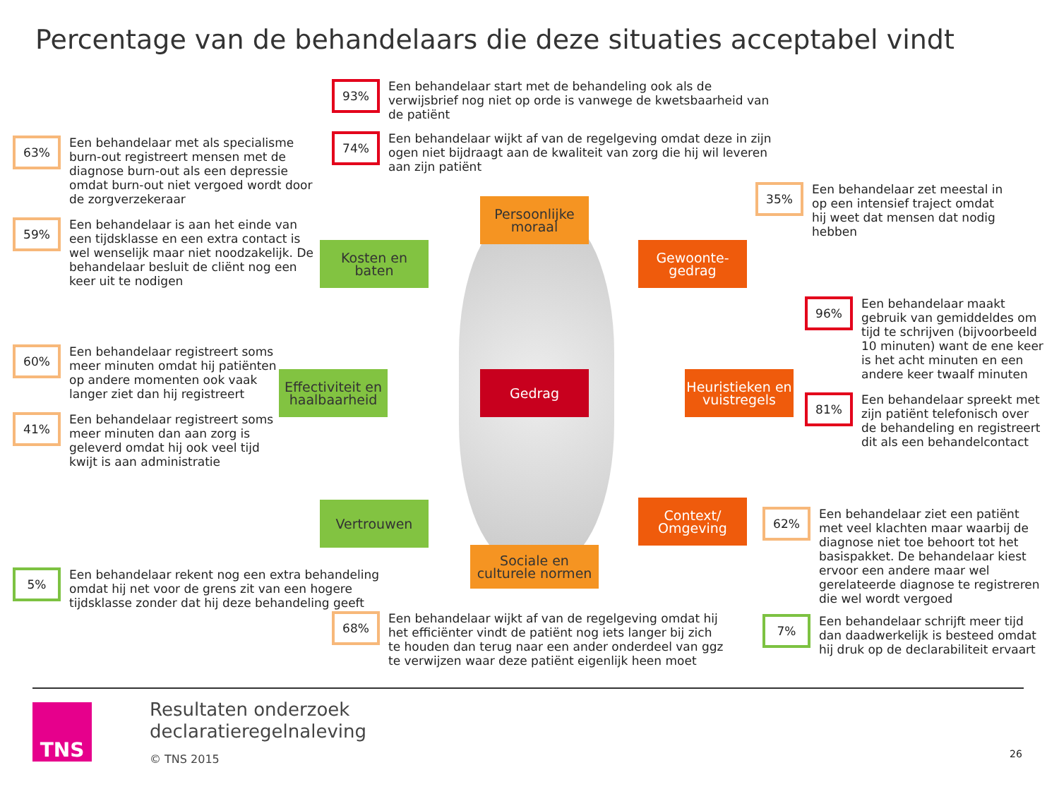Percentage van de behandelaars die deze situaties acceptabel vindt
93%
Een behandelaar start met de behandeling ook als de verwijsbrief nog niet op orde is vanwege de kwetsbaarheid van de patiënt
74%
Een behandelaar wijkt af van de regelgeving omdat deze in zijn ogen niet bijdraagt aan de kwaliteit van zorg die hij wil leveren aan zijn patiënt
63%
Een behandelaar met als specialisme burn-out registreert mensen met de diagnose burn-out als een depressie omdat burn-out niet vergoed wordt door de zorgverzekeraar
59%
Een behandelaar is aan het einde van een tijdsklasse en een extra contact is wel wenselijk maar niet noodzakelijk. De behandelaar besluit de cliënt nog een keer uit te nodigen
35%
Een behandelaar zet meestal in op een intensief traject omdat hij weet dat mensen dat nodig hebben
96%
Een behandelaar maakt gebruik van gemiddeldes om tijd te schrijven (bijvoorbeeld 10 minuten) want de ene keer is het acht minuten en een andere keer twaalf minuten
81%
Een behandelaar spreekt met zijn patiënt telefonisch over de behandeling en registreert dit als een behandelcontact
60%
Een behandelaar registreert soms meer minuten omdat hij patiënten op andere momenten ook vaak langer ziet dan hij registreert
41%
Een behandelaar registreert soms meer minuten dan aan zorg is geleverd omdat hij ook veel tijd kwijt is aan administratie
Persoonlijke moraal
Kosten en baten
Gewoonte-
gedrag
Effectiviteit en haalbaarheid
Gedrag
Heuristieken en vuistregels
Vertrouwen
Context/
Omgeving
Sociale en culturele normen
62%
Een behandelaar ziet een patiënt met veel klachten maar waarbij de diagnose niet toe behoort tot het basispakket. De behandelaar kiest ervoor een andere maar wel gerelateerde diagnose te registreren die wel wordt vergoed
7%
Een behandelaar schrijft meer tijd dan daadwerkelijk is besteed omdat hij druk op de declarabiliteit ervaart
5%
Een behandelaar rekent nog een extra behandeling omdat hij net voor de grens zit van een hogere tijdsklasse zonder dat hij deze behandeling geeft
68%
Een behandelaar wijkt af van de regelgeving omdat hij het efficiënter vindt de patiënt nog iets langer bij zich te houden dan terug naar een ander onderdeel van ggz te verwijzen waar deze patiënt eigenlijk heen moet
TNS
Resultaten onderzoek
declaratieregelnaleving
© TNS 2015
26